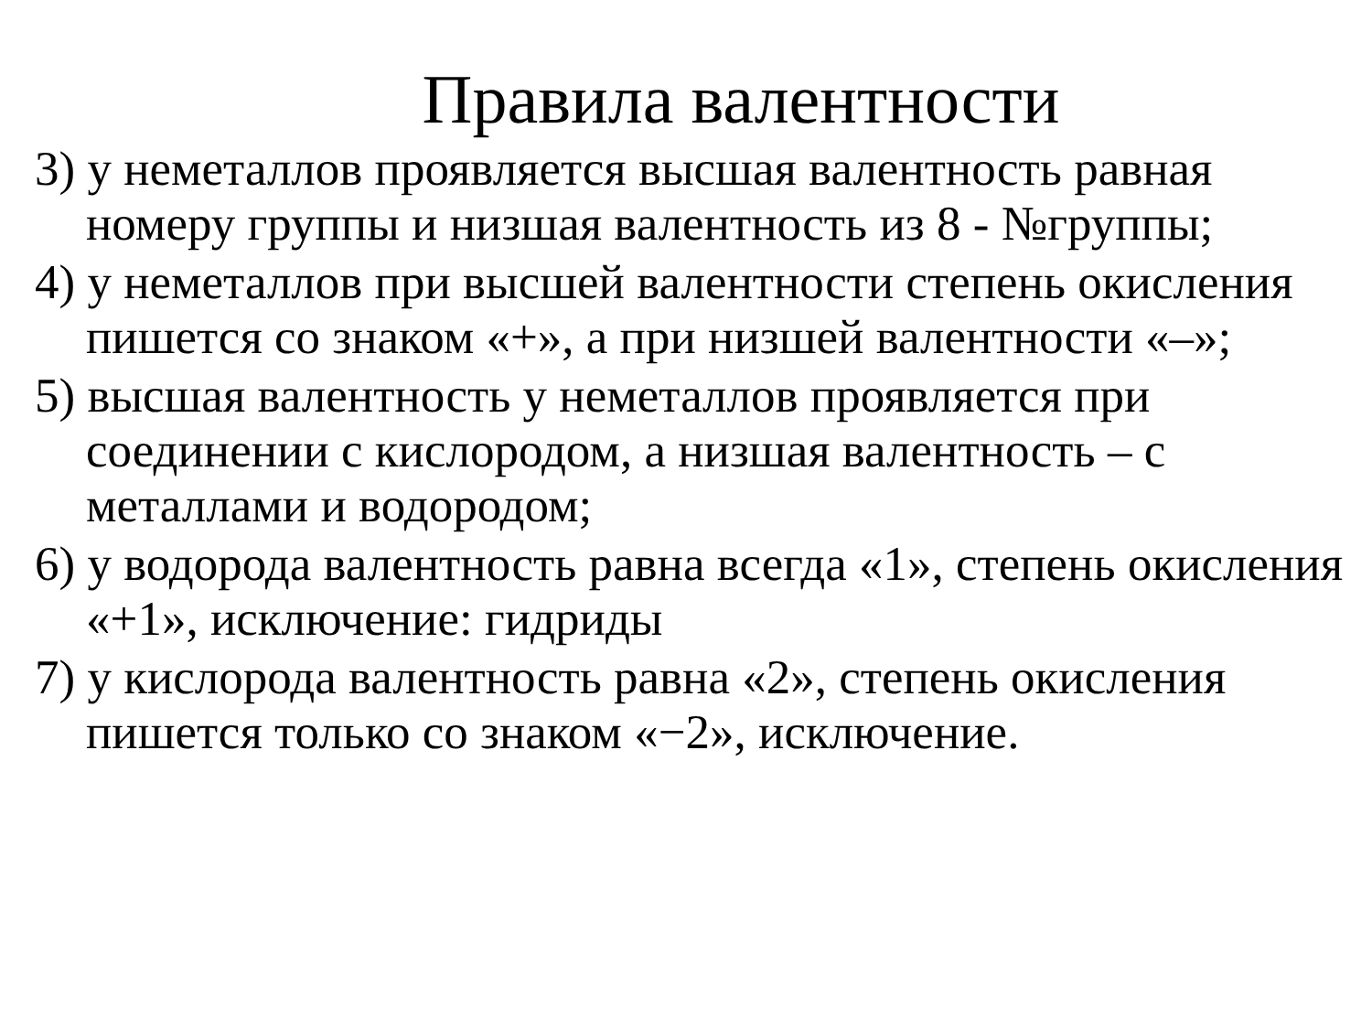Правила валентности
3) у неметаллов проявляется высшая валентность равная номеру группы и низшая валентность из 8 - №группы;
4) у неметаллов при высшей валентности степень окисления пишется со знаком «+», а при низшей валентности «–»;
5) высшая валентность у неметаллов проявляется при соединении с кислородом, а низшая валентность – с металлами и водородом;
6) у водорода валентность равна всегда «1», степень окисления «+1», исключение: гидриды
7) у кислорода валентность равна «2», степень окисления пишется только со знаком «−2», исключение.